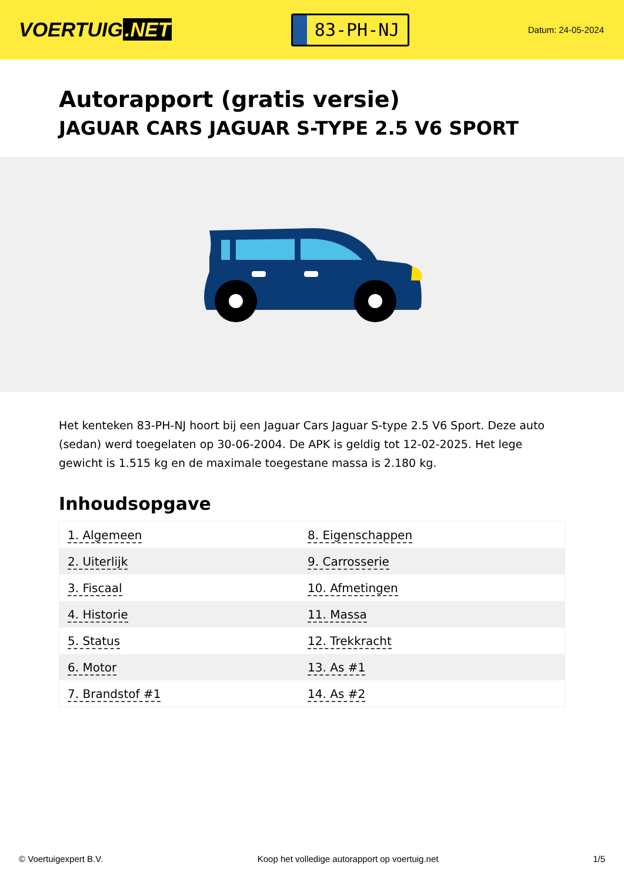VOERTUIG.NET
83-PH-NJ
Datum: 24-05-2024
Autorapport (gratis versie)
JAGUAR CARS JAGUAR S-TYPE 2.5 V6 SPORT
Het kenteken 83-PH-NJ hoort bij een Jaguar Cars Jaguar S-type 2.5 V6 Sport. Deze auto (sedan) werd toegelaten op 30-06-2004. De APK is geldig tot 12-02-2025. Het lege gewicht is 1.515 kg en de maximale toegestane massa is 2.180 kg.
Inhoudsopgave
| 1. Algemeen | 8. Eigenschappen |
| 2. Uiterlijk | 9. Carrosserie |
| 3. Fiscaal | 10. Afmetingen |
| 4. Historie | 11. Massa |
| 5. Status | 12. Trekkracht |
| 6. Motor | 13. As #1 |
| 7. Brandstof #1 | 14. As #2 |
© Voertuigexpert B.V. Koop het volledige autorapport op voertuig.net 1/5